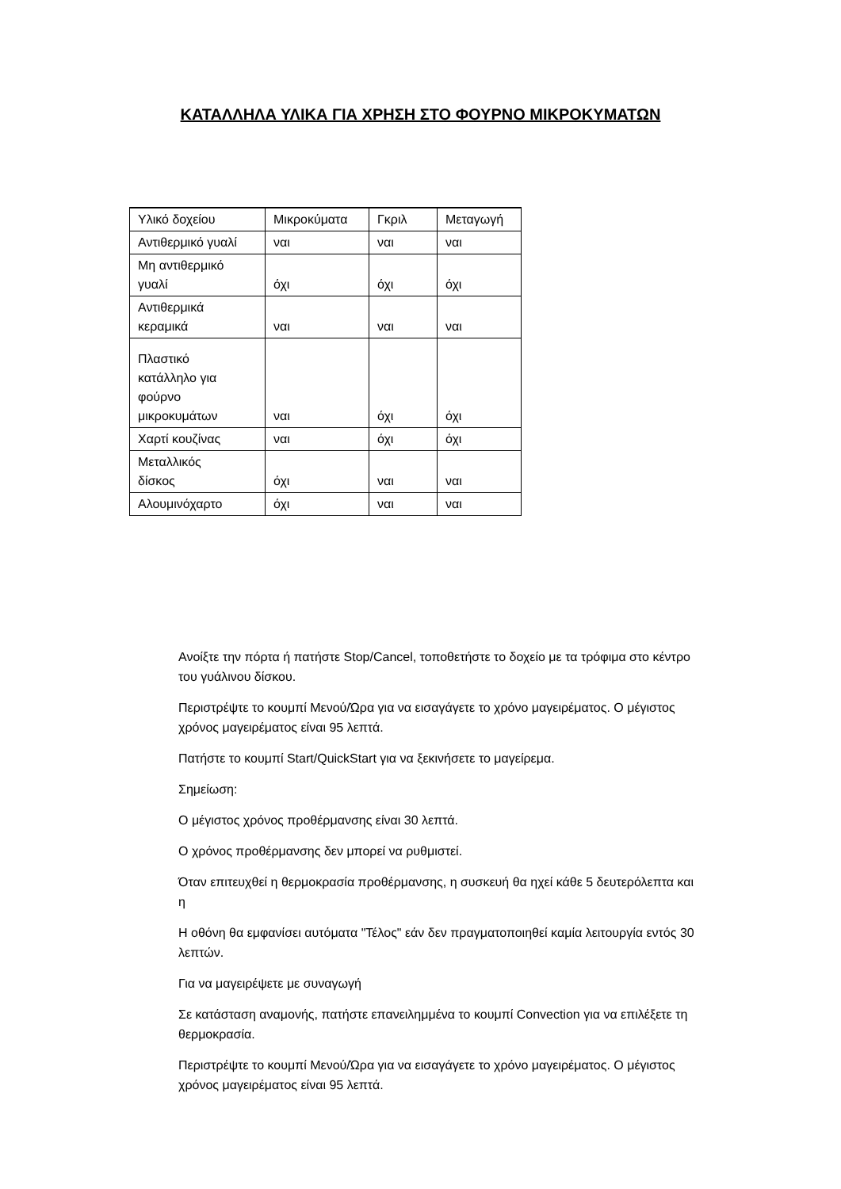ΚΑΤΑΛΛΗΛΑ ΥΛΙΚΑ ΓΙΑ ΧΡΗΣΗ ΣΤΟ ΦΟΥΡΝΟ ΜΙΚΡΟΚΥΜΑΤΩΝ
| Υλικό δοχείου | Μικροκύματα | Γκριλ | Μεταγωγή |
| --- | --- | --- | --- |
| Αντιθερμικό γυαλί | ναι | ναι | ναι |
| Μη αντιθερμικό γυαλί | όχι | όχι | όχι |
| Αντιθερμικά κεραμικά | ναι | ναι | ναι |
| Πλαστικό κατάλληλο για φούρνο μικροκυμάτων | ναι | όχι | όχι |
| Χαρτί κουζίνας | ναι | όχι | όχι |
| Μεταλλικός δίσκος | όχι | ναι | ναι |
| Αλουμινόχαρτο | όχι | ναι | ναι |
Ανοίξτε την πόρτα ή πατήστε Stop/Cancel, τοποθετήστε το δοχείο με τα τρόφιμα στο κέντρο του γυάλινου δίσκου.
Περιστρέψτε το κουμπί Μενού/Ώρα για να εισαγάγετε το χρόνο μαγειρέματος. Ο μέγιστος χρόνος μαγειρέματος είναι 95 λεπτά.
Πατήστε το κουμπί Start/QuickStart για να ξεκινήσετε το μαγείρεμα.
Σημείωση:
Ο μέγιστος χρόνος προθέρμανσης είναι 30 λεπτά.
Ο χρόνος προθέρμανσης δεν μπορεί να ρυθμιστεί.
Όταν επιτευχθεί η θερμοκρασία προθέρμανσης, η συσκευή θα ηχεί κάθε 5 δευτερόλεπτα και η
Η οθόνη θα εμφανίσει αυτόματα "Τέλος" εάν δεν πραγματοποιηθεί καμία λειτουργία εντός 30 λεπτών.
Για να μαγειρέψετε με συναγωγή
Σε κατάσταση αναμονής, πατήστε επανειλημμένα το κουμπί Convection για να επιλέξετε τη θερμοκρασία.
Περιστρέψτε το κουμπί Μενού/Ώρα για να εισαγάγετε το χρόνο μαγειρέματος. Ο μέγιστος χρόνος μαγειρέματος είναι 95 λεπτά.